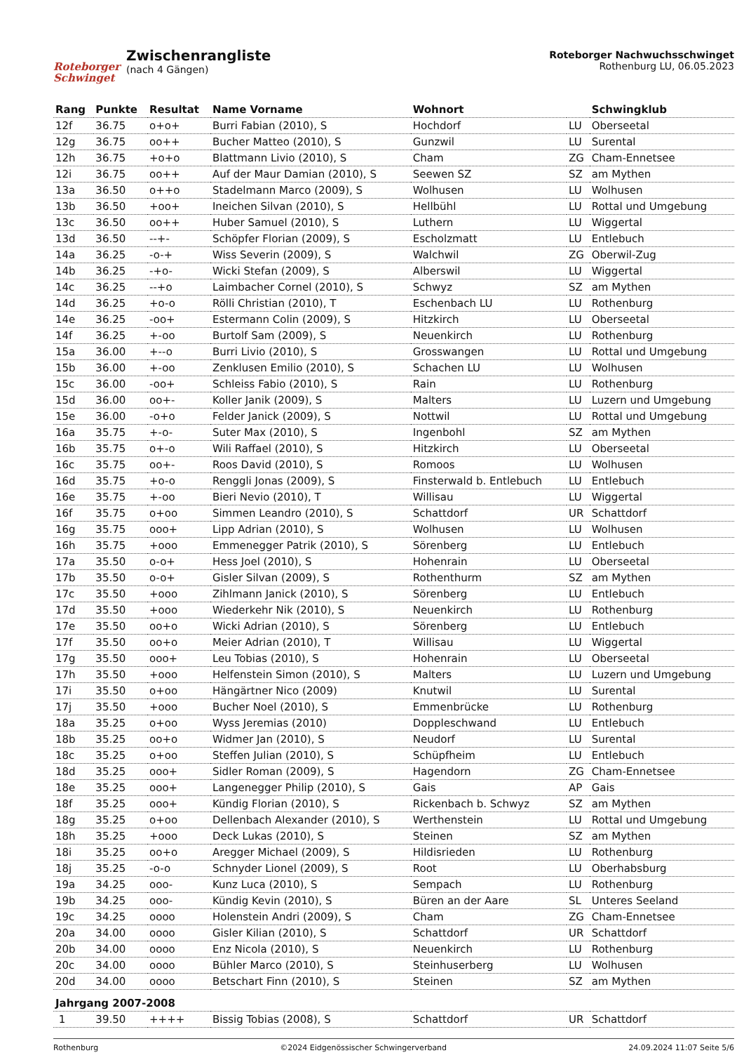Roteborger Schwinget
Zwischenrangliste
(nach 4 Gängen)
Roteborger Nachwuchsschwinget
Rothenburg LU, 06.05.2023
| Rang | Punkte | Resultat | Name Vorname | Wohnort | | Schwingklub |
| --- | --- | --- | --- | --- | --- | --- |
| 12f | 36.75 | o+o+ | Burri Fabian (2010), S | Hochdorf | LU | Oberseetal |
| 12g | 36.75 | oo++ | Bucher Matteo (2010), S | Gunzwil | LU | Surental |
| 12h | 36.75 | +o+o | Blattmann Livio (2010), S | Cham | ZG | Cham-Ennetsee |
| 12i | 36.75 | oo++ | Auf der Maur Damian (2010), S | Seewen SZ | SZ | am Mythen |
| 13a | 36.50 | o++o | Stadelmann Marco (2009), S | Wolhusen | LU | Wolhusen |
| 13b | 36.50 | +oo+ | Ineichen Silvan (2010), S | Hellbühl | LU | Rottal und Umgebung |
| 13c | 36.50 | oo++ | Huber Samuel (2010), S | Luthern | LU | Wiggertal |
| 13d | 36.50 | --+- | Schöpfer Florian (2009), S | Escholzmatt | LU | Entlebuch |
| 14a | 36.25 | -o-+ | Wiss Severin (2009), S | Walchwil | ZG | Oberwil-Zug |
| 14b | 36.25 | -+o- | Wicki Stefan (2009), S | Alberswil | LU | Wiggertal |
| 14c | 36.25 | --+o | Laimbacher Cornel (2010), S | Schwyz | SZ | am Mythen |
| 14d | 36.25 | +o-o | Rölli Christian (2010), T | Eschenbach LU | LU | Rothenburg |
| 14e | 36.25 | -oo+ | Estermann Colin (2009), S | Hitzkirch | LU | Oberseetal |
| 14f | 36.25 | +-oo | Burtolf Sam (2009), S | Neuenkirch | LU | Rothenburg |
| 15a | 36.00 | +--o | Burri Livio (2010), S | Grosswangen | LU | Rottal und Umgebung |
| 15b | 36.00 | +-oo | Zenklusen Emilio (2010), S | Schachen LU | LU | Wolhusen |
| 15c | 36.00 | -oo+ | Schleiss Fabio (2010), S | Rain | LU | Rothenburg |
| 15d | 36.00 | oo+- | Koller Janik (2009), S | Malters | LU | Luzern und Umgebung |
| 15e | 36.00 | -o+o | Felder Janick (2009), S | Nottwil | LU | Rottal und Umgebung |
| 16a | 35.75 | +-o- | Suter Max (2010), S | Ingenbohl | SZ | am Mythen |
| 16b | 35.75 | o+-o | Wili Raffael (2010), S | Hitzkirch | LU | Oberseetal |
| 16c | 35.75 | oo+- | Roos David (2010), S | Romoos | LU | Wolhusen |
| 16d | 35.75 | +o-o | Renggli Jonas (2009), S | Finsterwald b. Entlebuch | LU | Entlebuch |
| 16e | 35.75 | +-oo | Bieri Nevio (2010), T | Willisau | LU | Wiggertal |
| 16f | 35.75 | o+oo | Simmen Leandro (2010), S | Schattdorf | UR | Schattdorf |
| 16g | 35.75 | ooo+ | Lipp Adrian (2010), S | Wolhusen | LU | Wolhusen |
| 16h | 35.75 | +ooo | Emmenegger Patrik (2010), S | Sörenberg | LU | Entlebuch |
| 17a | 35.50 | o-o+ | Hess Joel (2010), S | Hohenrain | LU | Oberseetal |
| 17b | 35.50 | o-o+ | Gisler Silvan (2009), S | Rothenthurm | SZ | am Mythen |
| 17c | 35.50 | +ooo | Zihlmann Janick (2010), S | Sörenberg | LU | Entlebuch |
| 17d | 35.50 | +ooo | Wiederkehr Nik (2010), S | Neuenkirch | LU | Rothenburg |
| 17e | 35.50 | oo+o | Wicki Adrian (2010), S | Sörenberg | LU | Entlebuch |
| 17f | 35.50 | oo+o | Meier Adrian (2010), T | Willisau | LU | Wiggertal |
| 17g | 35.50 | ooo+ | Leu Tobias (2010), S | Hohenrain | LU | Oberseetal |
| 17h | 35.50 | +ooo | Helfenstein Simon (2010), S | Malters | LU | Luzern und Umgebung |
| 17i | 35.50 | o+oo | Hängärtner Nico (2009) | Knutwil | LU | Surental |
| 17j | 35.50 | +ooo | Bucher Noel (2010), S | Emmenbrücke | LU | Rothenburg |
| 18a | 35.25 | o+oo | Wyss Jeremias (2010) | Doppleschwand | LU | Entlebuch |
| 18b | 35.25 | oo+o | Widmer Jan (2010), S | Neudorf | LU | Surental |
| 18c | 35.25 | o+oo | Steffen Julian (2010), S | Schüpfheim | LU | Entlebuch |
| 18d | 35.25 | ooo+ | Sidler Roman (2009), S | Hagendorn | ZG | Cham-Ennetsee |
| 18e | 35.25 | ooo+ | Langenegger Philip (2010), S | Gais | AP | Gais |
| 18f | 35.25 | ooo+ | Kündig Florian (2010), S | Rickenbach b. Schwyz | SZ | am Mythen |
| 18g | 35.25 | o+oo | Dellenbach Alexander (2010), S | Werthenstein | LU | Rottal und Umgebung |
| 18h | 35.25 | +ooo | Deck Lukas (2010), S | Steinen | SZ | am Mythen |
| 18i | 35.25 | oo+o | Aregger Michael (2009), S | Hildisrieden | LU | Rothenburg |
| 18j | 35.25 | -o-o | Schnyder Lionel (2009), S | Root | LU | Oberhabsburg |
| 19a | 34.25 | ooo- | Kunz Luca (2010), S | Sempach | LU | Rothenburg |
| 19b | 34.25 | ooo- | Kündig Kevin (2010), S | Büren an der Aare | SL | Unteres Seeland |
| 19c | 34.25 | oooo | Holenstein Andri (2009), S | Cham | ZG | Cham-Ennetsee |
| 20a | 34.00 | oooo | Gisler Kilian (2010), S | Schattdorf | UR | Schattdorf |
| 20b | 34.00 | oooo | Enz Nicola (2010), S | Neuenkirch | LU | Rothenburg |
| 20c | 34.00 | oooo | Bühler Marco (2010), S | Steinhuserberg | LU | Wolhusen |
| 20d | 34.00 | oooo | Betschart Finn (2010), S | Steinen | SZ | am Mythen |
| Jahrgang 2007-2008 | | | | | | |
| 1 | 39.50 | ++++ | Bissig Tobias (2008), S | Schattdorf | UR | Schattdorf |
Rothenburg ©2024 Eidgenössischer Schwingerverband 24.09.2024 11:07 Seite 5/6